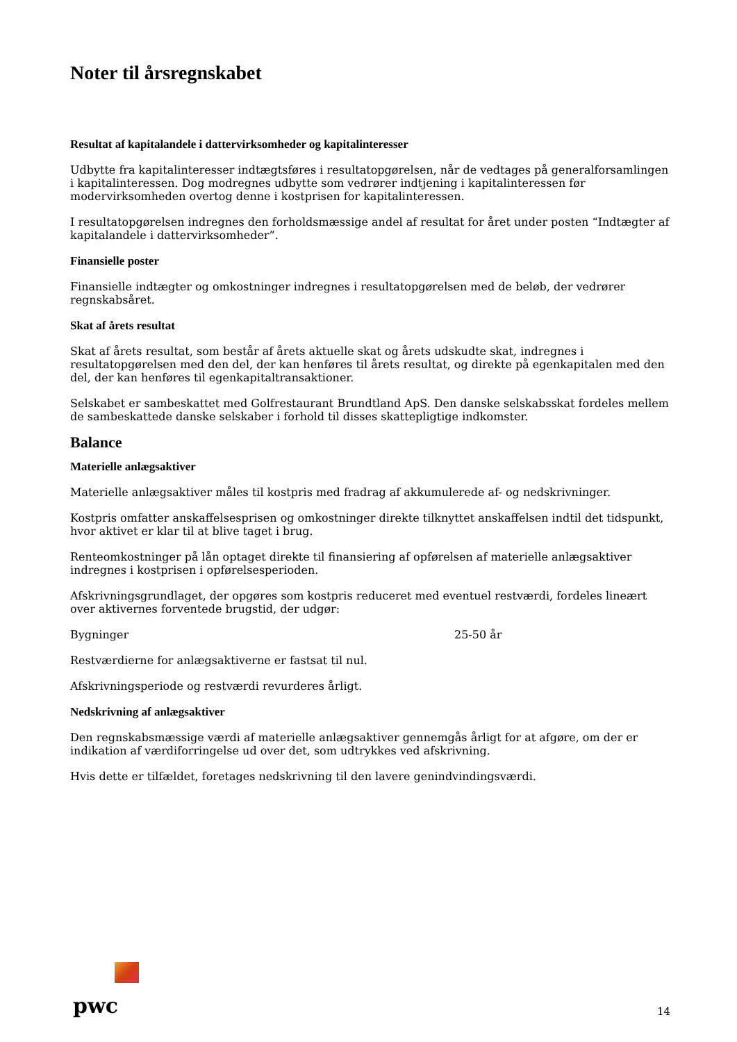Noter til årsregnskabet
Resultat af kapitalandele i dattervirksomheder og kapitalinteresser
Udbytte fra kapitalinteresser indtægtsføres i resultatopgørelsen, når de vedtages på generalforsamlingen i kapitalinteressen. Dog modregnes udbytte som vedrører indtjening i kapitalinteressen før modervirksomheden overtog denne i kostprisen for kapitalinteressen.
I resultatopgørelsen indregnes den forholdsmæssige andel af resultat for året under posten “Indtægter af kapitalandele i dattervirksomheder”.
Finansielle poster
Finansielle indtægter og omkostninger indregnes i resultatopgørelsen med de beløb, der vedrører regnskabsåret.
Skat af årets resultat
Skat af årets resultat, som består af årets aktuelle skat og årets udskudte skat, indregnes i resultatopgørelsen med den del, der kan henføres til årets resultat, og direkte på egenkapitalen med den del, der kan henføres til egenkapitaltransaktioner.
Selskabet er sambeskattet med Golfrestaurant Brundtland ApS. Den danske selskabsskat fordeles mellem de sambeskattede danske selskaber i forhold til disses skattepligtige indkomster.
Balance
Materielle anlægsaktiver
Materielle anlægsaktiver måles til kostpris med fradrag af akkumulerede af- og nedskrivninger.
Kostpris omfatter anskaffelsesprisen og omkostninger direkte tilknyttet anskaffelsen indtil det tidspunkt, hvor aktivet er klar til at blive taget i brug.
Renteomkostninger på lån optaget direkte til finansiering af opførelsen af materielle anlægsaktiver indregnes i kostprisen i opførelsesperioden.
Afskrivningsgrundlaget, der opgøres som kostpris reduceret med eventuel restværdi, fordeles lineært over aktivernes forventede brugstid, der udgør:
Bygninger 25-50 år
Restværdierne for anlægsaktiverne er fastsat til nul.
Afskrivningsperiode og restværdi revurderes årligt.
Nedskrivning af anlægsaktiver
Den regnskabsmæssige værdi af materielle anlægsaktiver gennemgås årligt for at afgøre, om der er indikation af værdiforringelse ud over det, som udtrykkes ved afskrivning.
Hvis dette er tilfældet, foretages nedskrivning til den lavere genindvindingsværdi.
pwc
14